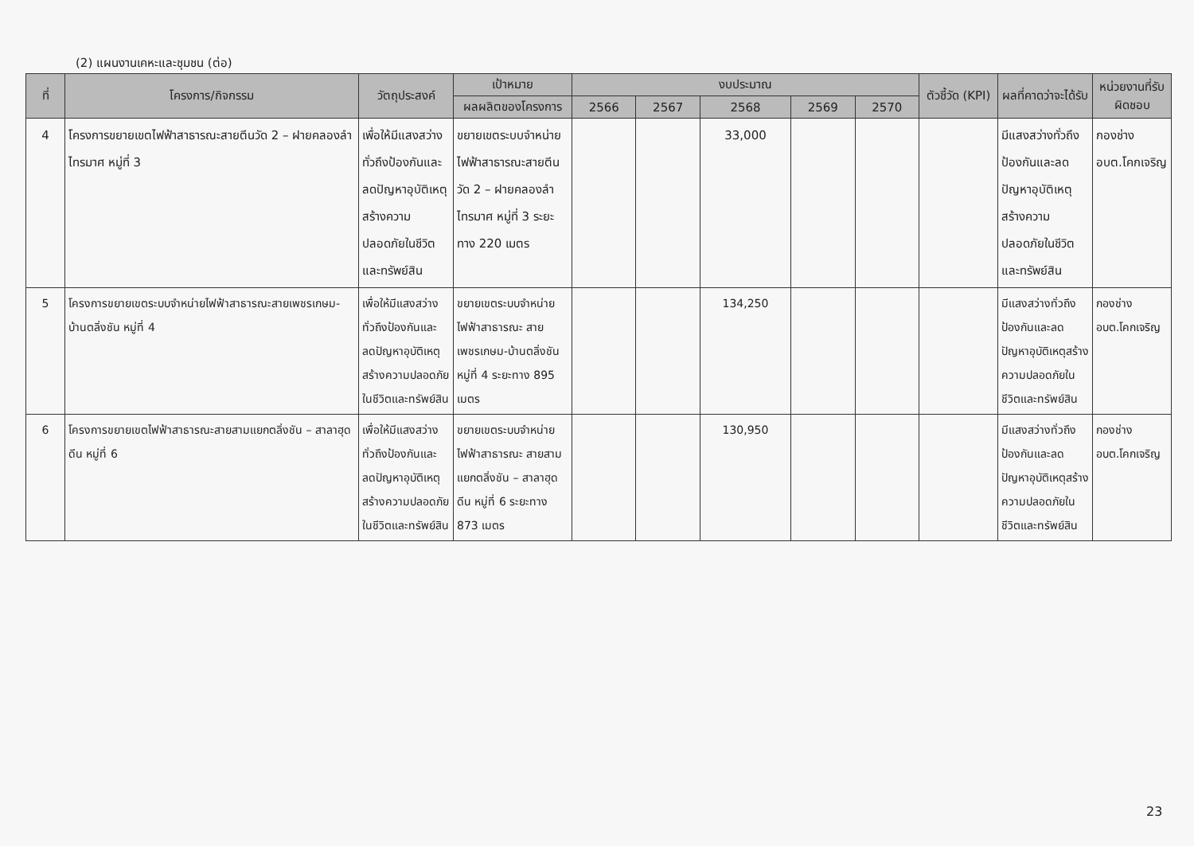(2) แผนงานเคหะและชุมชน (ต่อ)
| ที่ | โครงการ/กิจกรรม | วัตถุประสงค์ | เป้าหมาย | งบประมาณ | | | | | ตัวชี้วัด (KPI) | ผลที่คาดว่าจะได้รับ | หน่วยงานที่รับผิดชอบ |
| --- | --- | --- | --- | --- | --- | --- | --- | --- | --- | --- | --- |
| | | | ผลผลิตของโครงการ | 2566 | 2567 | 2568 | 2569 | 2570 | | | |
| 4 | โครงการขยายเขตไฟฟ้าสาธารณะสายตีนวัด 2 – ฝายคลองลำไทรมาศ หมู่ที่ 3 | เพื่อให้มีแสงสว่างทั่วถึงป้องกันและลดปัญหาอุบัติเหตุสร้างความปลอดภัยในชีวิตและทรัพย์สิน | ขยายเขตระบบจำหน่ายไฟฟ้าสาธารณะสายตีนวัด 2 – ฝายคลองลำไทรมาศ หมู่ที่ 3 ระยะทาง 220 เมตร | | | 33,000 | | | | มีแสงสว่างทั่วถึงป้องกันและลดปัญหาอุบัติเหตุสร้างความปลอดภัยในชีวิตและทรัพย์สิน | กองช่าง อบต.โคกเจริญ |
| 5 | โครงการขยายเขตระบบจำหน่ายไฟฟ้าสาธารณะสายเพชรเกษม-บ้านตลิ่งชัน หมู่ที่ 4 | เพื่อให้มีแสงสว่างทั่วถึงป้องกันและลดปัญหาอุบัติเหตุสร้างความปลอดภัยในชีวิตและทรัพย์สิน | ขยายเขตระบบจำหน่ายไฟฟ้าสาธารณะ สายเพชรเกษม-บ้านตลิ่งชัน หมู่ที่ 4 ระยะทาง 895 เมตร | | | 134,250 | | | | มีแสงสว่างทั่วถึงป้องกันและลดปัญหาอุบัติเหตุสร้างความปลอดภัยในชีวิตและทรัพย์สิน | กองช่าง อบต.โคกเจริญ |
| 6 | โครงการขยายเขตไฟฟ้าสาธารณะสายสามแยกตลิ่งชัน – สาลาฮุดดีน หมู่ที่ 6 | เพื่อให้มีแสงสว่างทั่วถึงป้องกันและลดปัญหาอุบัติเหตุสร้างความปลอดภัยในชีวิตและทรัพย์สิน | ขยายเขตระบบจำหน่ายไฟฟ้าสาธารณะ สายสามแยกตลิ่งชัน – สาลาฮุดดีน หมู่ที่ 6 ระยะทาง 873 เมตร | | | 130,950 | | | | มีแสงสว่างทั่วถึงป้องกันและลดปัญหาอุบัติเหตุสร้างความปลอดภัยในชีวิตและทรัพย์สิน | กองช่าง อบต.โคกเจริญ |
23